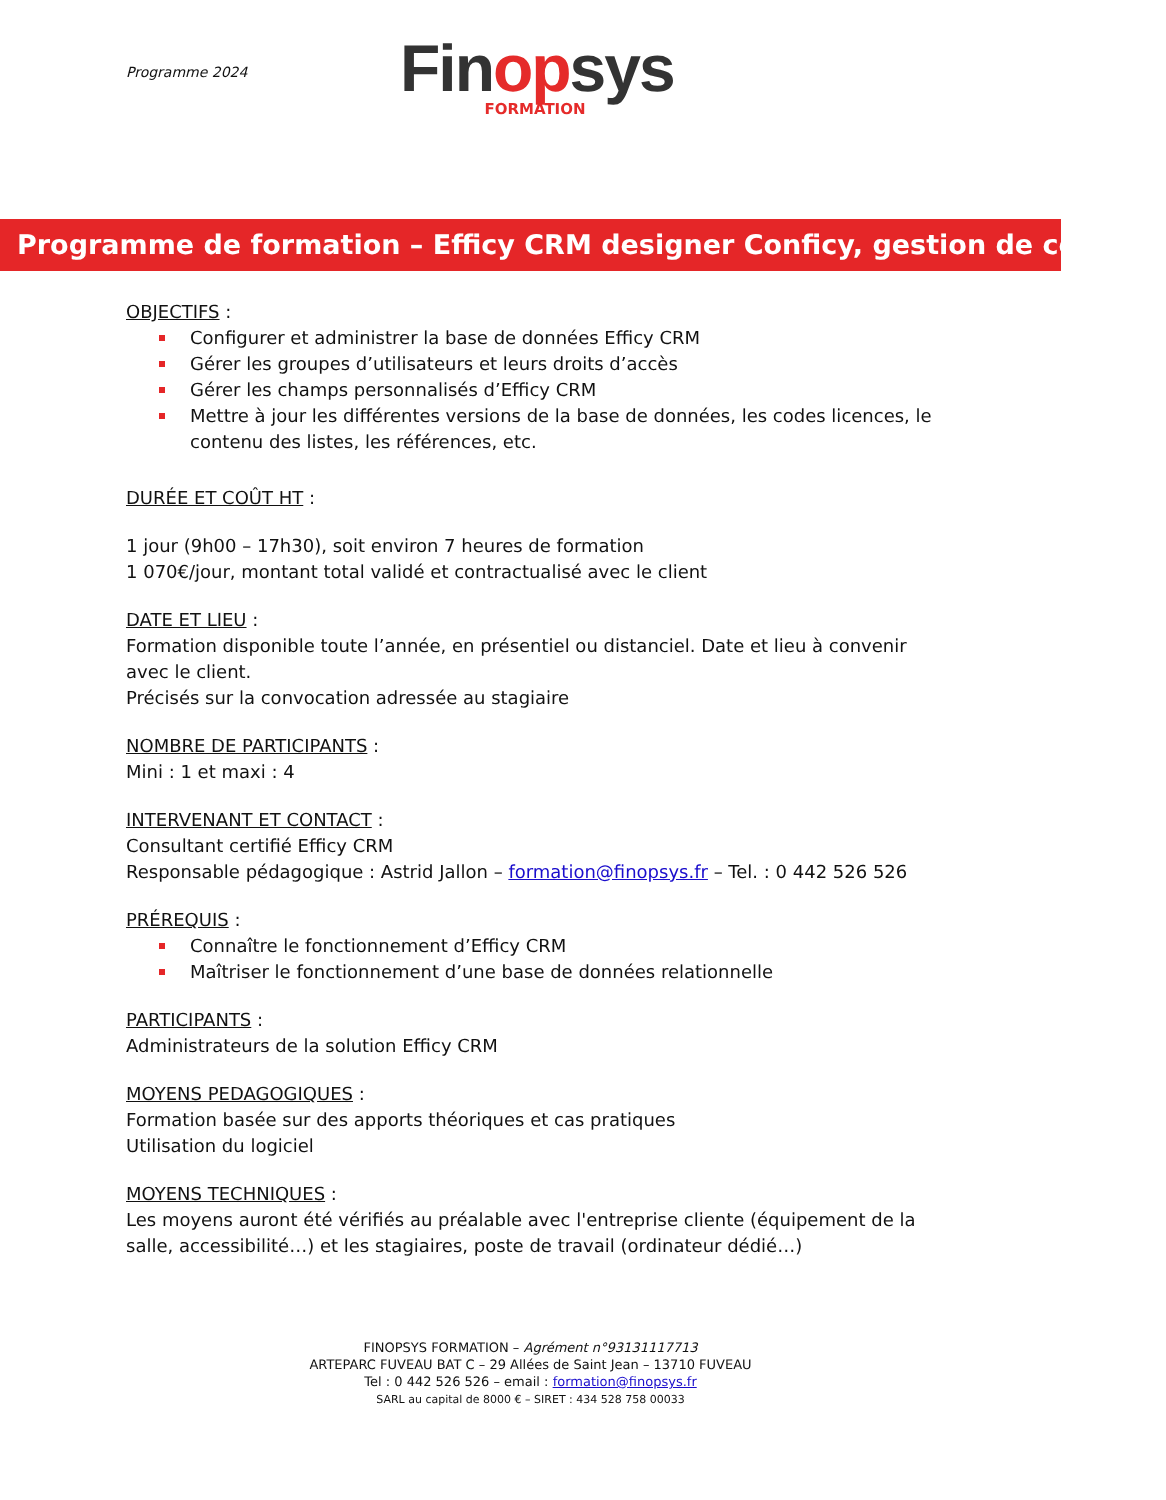Programme 2024
Finopsys
FORMATION
Programme de formation – Efficy CRM designer Conficy, gestion de contenu
OBJECTIFS :
Configurer et administrer la base de données Efficy CRM
Gérer les groupes d’utilisateurs et leurs droits d’accès
Gérer les champs personnalisés d’Efficy CRM
Mettre à jour les différentes versions de la base de données, les codes licences, le contenu des listes, les références, etc.
DURÉE ET COÛT HT :
1 jour (9h00 – 17h30), soit environ 7 heures de formation
1 070€/jour, montant total validé et contractualisé avec le client
DATE ET LIEU :
Formation disponible toute l’année, en présentiel ou distanciel. Date et lieu à convenir avec le client.
Précisés sur la convocation adressée au stagiaire
NOMBRE DE PARTICIPANTS :
Mini : 1 et maxi : 4
INTERVENANT ET CONTACT :
Consultant certifié Efficy CRM
Responsable pédagogique : Astrid Jallon – formation@finopsys.fr – Tel. : 0 442 526 526
PRÉREQUIS :
Connaître le fonctionnement d’Efficy CRM
Maîtriser le fonctionnement d’une base de données relationnelle
PARTICIPANTS :
Administrateurs de la solution Efficy CRM
MOYENS PEDAGOGIQUES :
Formation basée sur des apports théoriques et cas pratiques
Utilisation du logiciel
MOYENS TECHNIQUES :
Les moyens auront été vérifiés au préalable avec l'entreprise cliente (équipement de la salle, accessibilité…) et les stagiaires, poste de travail (ordinateur dédié…)
FINOPSYS FORMATION – Agrément n°93131117713
ARTEPARC FUVEAU BAT C – 29 Allées de Saint Jean – 13710 FUVEAU
Tel : 0 442 526 526 – email : formation@finopsys.fr
SARL au capital de 8000 € – SIRET : 434 528 758 00033